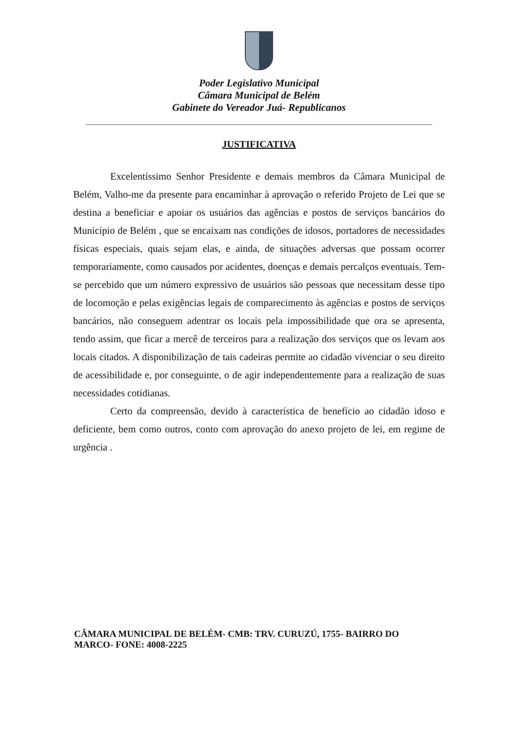Poder Legislativo Municipal
Câmara Municipal de Belém
Gabinete do Vereador Juá- Republicanos
JUSTIFICATIVA
Excelentíssimo Senhor Presidente e demais membros da Câmara Municipal de Belém, Valho-me da presente para encaminhar à aprovação o referido Projeto de Lei que se destina a beneficiar e apoiar os usuários das agências e postos de serviços bancários do Município de Belém , que se encaixam nas condições de idosos, portadores de necessidades físicas especiais, quais sejam elas, e ainda, de situações adversas que possam ocorrer temporariamente, como causados por acidentes, doenças e demais percalços eventuais. Tem-se percebido que um número expressivo de usuários são pessoas que necessitam desse tipo de locomoção e pelas exigências legais de comparecimento às agências e postos de serviços bancários, não conseguem adentrar os locais pela impossibilidade que ora se apresenta, tendo assim, que ficar a mercê de terceiros para a realização dos serviços que os levam aos locais citados. A disponibilização de tais cadeiras permite ao cidadão vivenciar o seu direito de acessibilidade e, por conseguinte, o de agir independentemente para a realização de suas necessidades cotidianas.
Certo da compreensão, devido à característica de benefício ao cidadão idoso e deficiente, bem como outros, conto com aprovação do anexo projeto de lei, em regime de urgência .
CÂMARA MUNICIPAL DE BELÉM- CMB: TRV. CURUZÚ, 1755- BAIRRO DO MARCO- FONE: 4008-2225